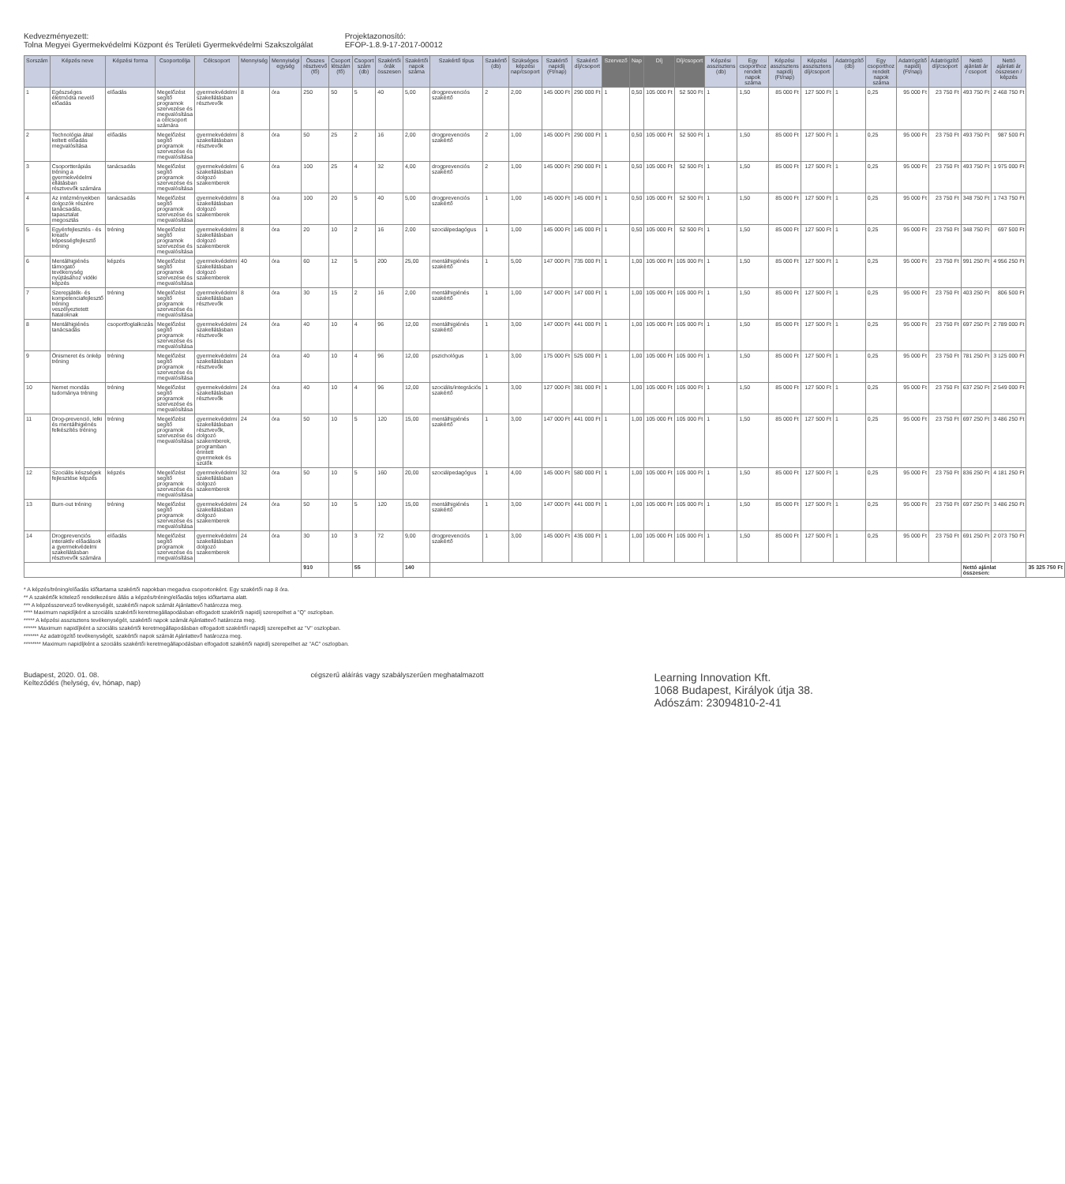Kedvezményezett:
Tolna Megyei Gyermekvédelmi Központ és Területi Gyermekvédelmi Szakszolgálat
Projektazonosító:
EFOP-1.8.9-17-2017-00012
| Sorszám | Képzés neve | Képzési forma | Csoportcélja | Célcsoport | Mennyiség | Mennyiségi egység | Összes résztvevő (fő) | Csoport létszám (fő) | Csoport szám (db) | Szakértői órák összesen | Szakértői napok száma | Szakértő típus | Szakértő (db) | Szükséges képzési nap/csoport | Szakértő napidíj (Ft/nap) | Szakértő díj/csoport | Szervező | Nap | Díj | Díj/csoport | Képzési asszisztens (db) | Egy csoporthoz rendelt napok száma | Képzési asszisztens napidíj (Ft/nap) | Képzési asszisztens díj/csoport | Adatrögzítő (db) | Egy csoporthoz rendelt napok száma | Adatrögzítő napidíj (Ft/nap) | Adatrögzítő díj/csoport | Nettó ajánlati ár / csoport | Nettó ajánlati ár összesen / képzés | |
| --- | --- | --- | --- | --- | --- | --- | --- | --- | --- | --- | --- | --- | --- | --- | --- | --- | --- | --- | --- | --- | --- | --- | --- | --- | --- | --- | --- | --- | --- | --- | --- |
| 1 | Egészséges életmódra nevelő előadás | előadás | Megelőzést segítő programok szervezése és megvalósítása a célcsoport számára | gyermekvédelmi szakellátásban résztvevők | 8 | óra | 250 | 50 | 5 | 40 | 5,00 | drogprevenciós szakértő | 2 | 2,00 | 145 000 Ft | 290 000 Ft | 1 | 0,50 | 105 000 Ft | 52 500 Ft | 1 | 1,50 | 85 000 Ft | 127 500 Ft | 1 | 0,25 | 95 000 Ft | 23 750 Ft | 493 750 Ft | 2 468 750 Ft | |
| 2 | Technológia által keltett előadás megvalósítása | előadás | Megelőzést segítő programok szervezése és megvalósítása | gyermekvédelmi szakellátásban résztvevők | 8 | óra | 50 | 25 | 2 | 16 | 2,00 | drogprevenciós szakértő | 2 | 1,00 | 145 000 Ft | 290 000 Ft | 1 | 0,50 | 105 000 Ft | 52 500 Ft | 1 | 1,50 | 85 000 Ft | 127 500 Ft | 1 | 0,25 | 95 000 Ft | 23 750 Ft | 493 750 Ft | 987 500 Ft | |
| 3 | Csoportterápiás tréning a gyermekvédelmi ellátásban résztvevők számára | tanácsadás | Megelőzést segítő programok szervezése és megvalósítása | gyermekvédelmi szakellátásban dolgozó szakemberek | 6 | óra | 100 | 25 | 4 | 32 | 4,00 | drogprevenciós szakértő | 2 | 1,00 | 145 000 Ft | 290 000 Ft | 1 | 0,50 | 105 000 Ft | 52 500 Ft | 1 | 1,50 | 85 000 Ft | 127 500 Ft | 1 | 0,25 | 95 000 Ft | 23 750 Ft | 493 750 Ft | 1 975 000 Ft | |
| 4 | Az intézményekben dolgozók részére tanácsadás, tapasztalat megosztás | tanácsadás | Megelőzést segítő programok szervezése és megvalósítása | gyermekvédelmi szakellátásban dolgozó szakemberek | 8 | óra | 100 | 20 | 5 | 40 | 5,00 | drogprevenciós szakértő | 1 | 1,00 | 145 000 Ft | 145 000 Ft | 1 | 0,50 | 105 000 Ft | 52 500 Ft | 1 | 1,50 | 85 000 Ft | 127 500 Ft | 1 | 0,25 | 95 000 Ft | 23 750 Ft | 348 750 Ft | 1 743 750 Ft | |
| 5 | Egyénfejlesztés - és kreatív képességfejlesztő tréning | tréning | Megelőzést segítő programok szervezése és megvalósítása | gyermekvédelmi szakellátásban dolgozó szakemberek | 8 | óra | 20 | 10 | 2 | 16 | 2,00 | szociálpedagógus | 1 | 1,00 | 145 000 Ft | 145 000 Ft | 1 | 0,50 | 105 000 Ft | 52 500 Ft | 1 | 1,50 | 85 000 Ft | 127 500 Ft | 1 | 0,25 | 95 000 Ft | 23 750 Ft | 348 750 Ft | 697 500 Ft | |
| 6 | Mentálhigiénés támogató tevékenység nyújtásához vidéki képzés | képzés | Megelőzést segítő programok szervezése és megvalósítása | gyermekvédelmi szakellátásban dolgozó szakemberek | 40 | óra | 60 | 12 | 5 | 200 | 25,00 | mentálhigiénés szakértő | 1 | 5,00 | 147 000 Ft | 735 000 Ft | 1 | 1,00 | 105 000 Ft | 105 000 Ft | 1 | 1,50 | 85 000 Ft | 127 500 Ft | 1 | 0,25 | 95 000 Ft | 23 750 Ft | 991 250 Ft | 4 956 250 Ft | |
| 7 | Szerepjáték- és kompetenciafejlesztő tréning veszélyeztetett fiataloknak | tréning | Megelőzést segítő programok szervezése és megvalósítása | gyermekvédelmi szakellátásban résztvevők | 8 | óra | 30 | 15 | 2 | 16 | 2,00 | mentálhigiénés szakértő | 1 | 1,00 | 147 000 Ft | 147 000 Ft | 1 | 1,00 | 105 000 Ft | 105 000 Ft | 1 | 1,50 | 85 000 Ft | 127 500 Ft | 1 | 0,25 | 95 000 Ft | 23 750 Ft | 403 250 Ft | 806 500 Ft | |
| 8 | Mentálhigiénés tanácsadás | csoportfoglalkozás | Megelőzést segítő programok szervezése és megvalósítása | gyermekvédelmi szakellátásban résztvevők | 24 | óra | 40 | 10 | 4 | 96 | 12,00 | mentálhigiénés szakértő | 1 | 3,00 | 147 000 Ft | 441 000 Ft | 1 | 1,00 | 105 000 Ft | 105 000 Ft | 1 | 1,50 | 85 000 Ft | 127 500 Ft | 1 | 0,25 | 95 000 Ft | 23 750 Ft | 697 250 Ft | 2 789 000 Ft | |
| 9 | Önismeret és önkép tréning | tréning | Megelőzést segítő programok szervezése és megvalósítása | gyermekvédelmi szakellátásban résztvevők | 24 | óra | 40 | 10 | 4 | 96 | 12,00 | pszichológus | 1 | 3,00 | 175 000 Ft | 525 000 Ft | 1 | 1,00 | 105 000 Ft | 105 000 Ft | 1 | 1,50 | 85 000 Ft | 127 500 Ft | 1 | 0,25 | 95 000 Ft | 23 750 Ft | 781 250 Ft | 3 125 000 Ft | |
| 10 | Nemet mondás tudománya tréning | tréning | Megelőzést segítő programok szervezése és megvalósítása | gyermekvédelmi szakellátásban résztvevők | 24 | óra | 40 | 10 | 4 | 96 | 12,00 | szociális/integrációs szakértő | 1 | 3,00 | 127 000 Ft | 381 000 Ft | 1 | 1,00 | 105 000 Ft | 105 000 Ft | 1 | 1,50 | 85 000 Ft | 127 500 Ft | 1 | 0,25 | 95 000 Ft | 23 750 Ft | 637 250 Ft | 2 549 000 Ft | |
| 11 | Drog-prevenció, lelki és mentálhigiénés felkészítés tréning | tréning | Megelőzést segítő programok szervezése és megvalósítása | gyermekvédelmi szakellátásban résztvevők, dolgozó szakemberek, programban érintett gyermekek és szülők | 24 | óra | 50 | 10 | 5 | 120 | 15,00 | mentálhigiénés szakértő | 1 | 3,00 | 147 000 Ft | 441 000 Ft | 1 | 1,00 | 105 000 Ft | 105 000 Ft | 1 | 1,50 | 85 000 Ft | 127 500 Ft | 1 | 0,25 | 95 000 Ft | 23 750 Ft | 697 250 Ft | 3 486 250 Ft | |
| 12 | Szociális készségek fejlesztése képzés | képzés | Megelőzést segítő programok szervezése és megvalósítása | gyermekvédelmi szakellátásban dolgozó szakemberek | 32 | óra | 50 | 10 | 5 | 160 | 20,00 | szociálpedagógus | 1 | 4,00 | 145 000 Ft | 580 000 Ft | 1 | 1,00 | 105 000 Ft | 105 000 Ft | 1 | 1,50 | 85 000 Ft | 127 500 Ft | 1 | 0,25 | 95 000 Ft | 23 750 Ft | 836 250 Ft | 4 181 250 Ft | |
| 13 | Burn-out tréning | tréning | Megelőzést segítő programok szervezése és megvalósítása | gyermekvédelmi szakellátásban dolgozó szakemberek | 24 | óra | 50 | 10 | 5 | 120 | 15,00 | mentálhigiénés szakértő | 1 | 3,00 | 147 000 Ft | 441 000 Ft | 1 | 1,00 | 105 000 Ft | 105 000 Ft | 1 | 1,50 | 85 000 Ft | 127 500 Ft | 1 | 0,25 | 95 000 Ft | 23 750 Ft | 697 250 Ft | 3 486 250 Ft | |
| 14 | Drogprevenciós interaktív előadások a gyermekvédelmi szakellátásban résztvevők számára | előadás | Megelőzést segítő programok szervezése és megvalósítása | gyermekvédelmi szakellátásban dolgozó szakemberek | 24 | óra | 30 | 10 | 3 | 72 | 9,00 | drogprevenciós szakértő | 1 | 3,00 | 145 000 Ft | 435 000 Ft | 1 | 1,00 | 105 000 Ft | 105 000 Ft | 1 | 1,50 | 85 000 Ft | 127 500 Ft | 1 | 0,25 | 95 000 Ft | 23 750 Ft | 691 250 Ft | 2 073 750 Ft | |
| | | | | | | | 910 | | 55 | | 140 | | | | | | | | | | | | | | | | | | Nettó ajánlat összesen: | | 35 325 750 Ft |
* A képzés/tréning/előadás időtartama szakértői napokban megadva csoportonként. Egy szakértői nap 8 óra.
** A szakértők kötelező rendelkezésre állás a képzés/tréning/előadás teljes időtartama alatt.
*** A képzésszervező tevékenységét, szakértői napok számát Ajánlattevő határozza meg.
**** Maximum napidíjként a szociális szakértői keretmegállapodásban elfogadott szakértői napidíj szerepelhet a "Q" oszlopban.
***** A képzési asszisztens tevékenységét, szakértői napok számát Ajánlattevő határozza meg.
****** Maximum napidíjként a szociális szakértői keretmegállapodásban elfogadott szakértői napidíj szerepelhet az "V" oszlopban.
******* Az adatrögzítő tevékenységét, szakértői napok számát Ajánlattevő határozza meg.
******** Maximum napidíjként a szociális szakértői keretmegállapodásban elfogadott szakértői napidíj szerepelhet az "AC" oszlopban.
Budapest, 2020. 01. 08.
Kelteződés (helység, év, hónap, nap)
cégszerű aláírás vagy szabályszerűen meghatalmazott
Learning Innovation Kft.
1068 Budapest, Királyok útja 38.
Adószám: 23094810-2-41